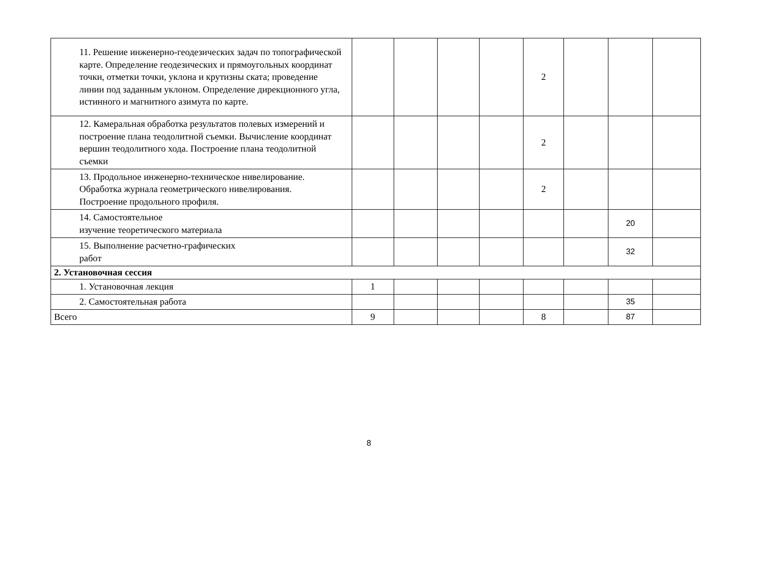| 11. Решение инженерно-геодезических задач по топографической карте. Определение геодезических и прямоугольных координат точки, отметки точки, уклона и крутизны ската; проведение линии под заданным уклоном. Определение дирекционного угла, истинного и магнитного азимута по карте. | | | | | 2 | | | |
| 12. Камеральная обработка результатов полевых измерений и построение плана теодолитной съемки. Вычисление координат вершин теодолитного хода. Построение плана теодолитной съемки | | | | | 2 | | | |
| 13. Продольное инженерно-техническое нивелирование. Обработка журнала геометрического нивелирования. Построение продольного профиля. | | | | | 2 | | | |
| 14. Самостоятельное изучение теоретического материала | | | | | | | 20 | |
| 15. Выполнение расчетно-графических работ | | | | | | | 32 | |
| 2. Установочная сессия | | | | | | | | |
| 1. Установочная лекция | 1 | | | | | | | |
| 2. Самостоятельная работа | | | | | | | 35 | |
| Всего | 9 | | | | 8 | | 87 | |
8